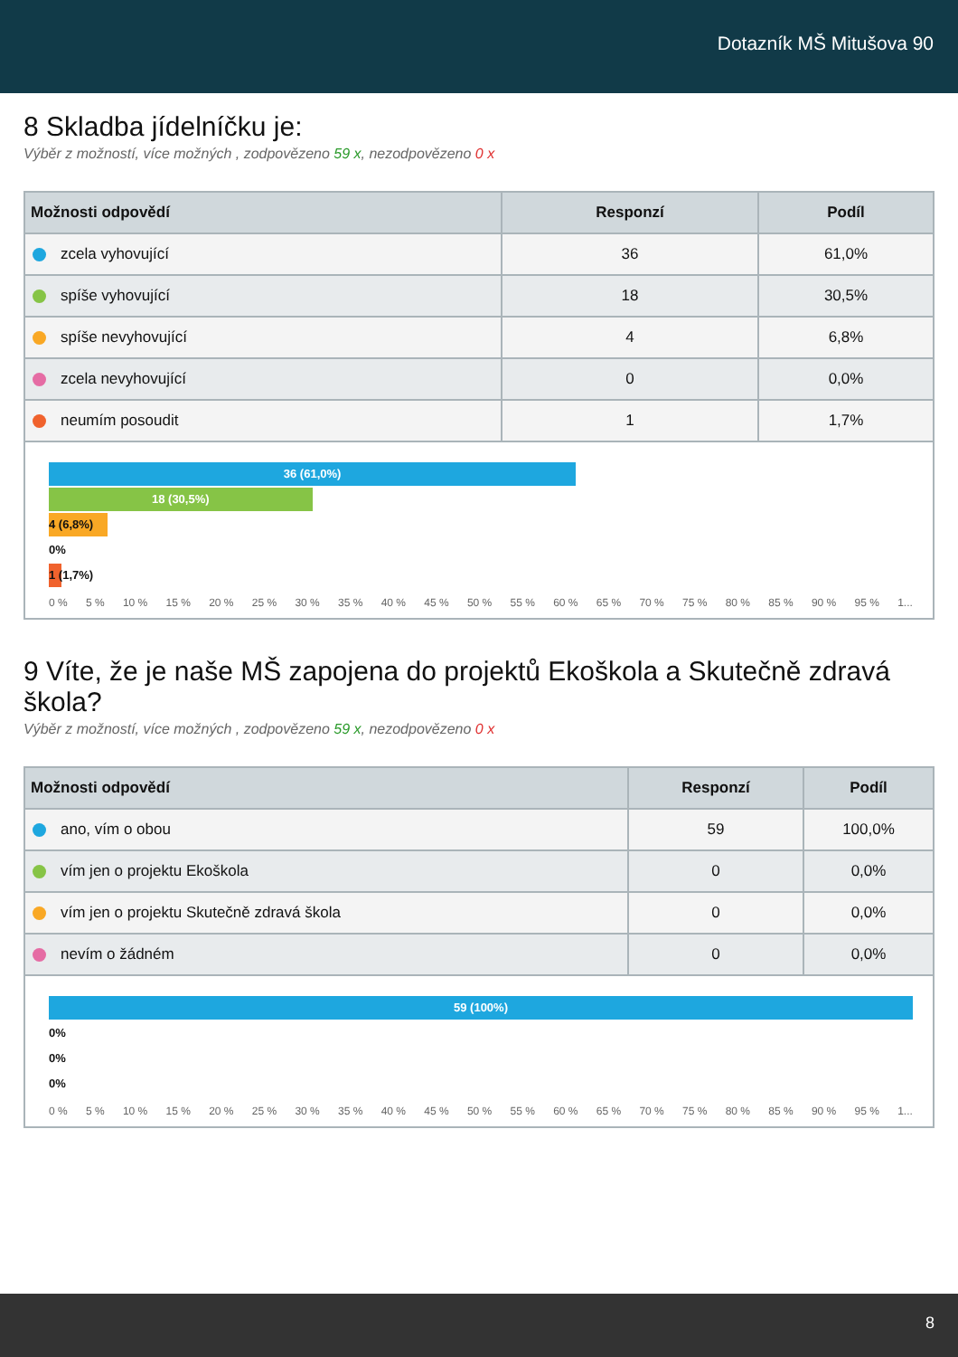Dotazník MŠ Mitušova 90
8 Skladba jídelníčku je:
Výběr z možností, více možných , zodpovězeno 59 x, nezodpovězeno 0 x
| Možnosti odpovědí | Responzí | Podíl |
| --- | --- | --- |
| zcela vyhovující | 36 | 61,0% |
| spíše vyhovující | 18 | 30,5% |
| spíše nevyhovující | 4 | 6,8% |
| zcela nevyhovující | 0 | 0,0% |
| neumím posoudit | 1 | 1,7% |
36 (61,0%)
18 (30,5%)
4 (6,8%)
0%
1 (1,7%)
0 % 5 % 10 % 15 % 20 % 25 % 30 % 35 % 40 % 45 % 50 % 55 % 60 % 65 % 70 % 75 % 80 % 85 % 90 % 95 % 1...
9 Víte, že je naše MŠ zapojena do projektů Ekoškola a Skutečně zdravá škola?
Výběr z možností, více možných , zodpovězeno 59 x, nezodpovězeno 0 x
| Možnosti odpovědí | Responzí | Podíl |
| --- | --- | --- |
| ano, vím o obou | 59 | 100,0% |
| vím jen o projektu Ekoškola | 0 | 0,0% |
| vím jen o projektu Skutečně zdravá škola | 0 | 0,0% |
| nevím o žádném | 0 | 0,0% |
59 (100%)
0%
0%
0%
0 % 5 % 10 % 15 % 20 % 25 % 30 % 35 % 40 % 45 % 50 % 55 % 60 % 65 % 70 % 75 % 80 % 85 % 90 % 95 % 1...
8